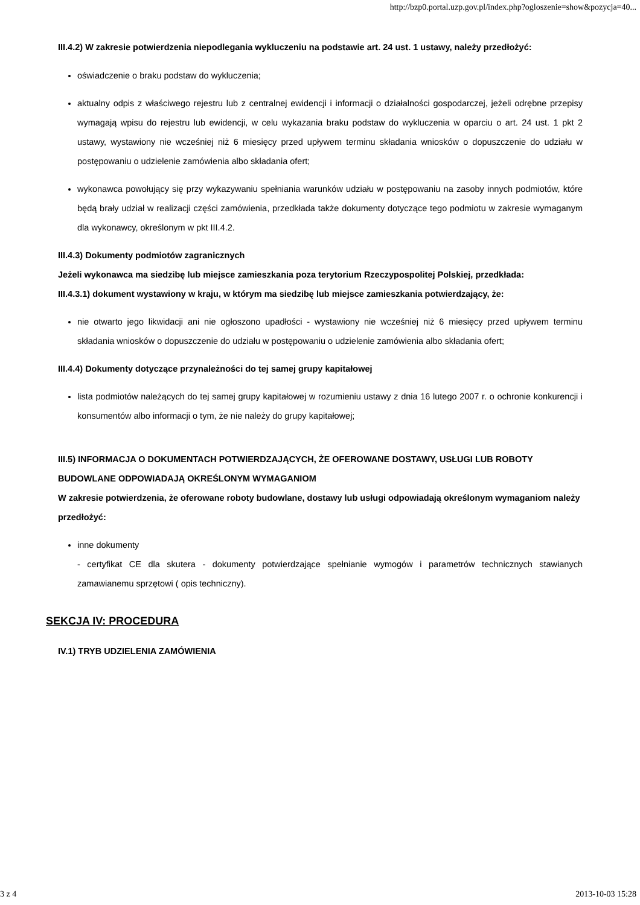http://bzp0.portal.uzp.gov.pl/index.php?ogloszenie=show&pozycja=40...
III.4.2) W zakresie potwierdzenia niepodlegania wykluczeniu na podstawie art. 24 ust. 1 ustawy, należy przedłożyć:
oświadczenie o braku podstaw do wykluczenia;
aktualny odpis z właściwego rejestru lub z centralnej ewidencji i informacji o działalności gospodarczej, jeżeli odrębne przepisy wymagają wpisu do rejestru lub ewidencji, w celu wykazania braku podstaw do wykluczenia w oparciu o art. 24 ust. 1 pkt 2 ustawy, wystawiony nie wcześniej niż 6 miesięcy przed upływem terminu składania wniosków o dopuszczenie do udziału w postępowaniu o udzielenie zamówienia albo składania ofert;
wykonawca powołujący się przy wykazywaniu spełniania warunków udziału w postępowaniu na zasoby innych podmiotów, które będą brały udział w realizacji części zamówienia, przedkłada także dokumenty dotyczące tego podmiotu w zakresie wymaganym dla wykonawcy, określonym w pkt III.4.2.
III.4.3) Dokumenty podmiotów zagranicznych
Jeżeli wykonawca ma siedzibę lub miejsce zamieszkania poza terytorium Rzeczypospolitej Polskiej, przedkłada:
III.4.3.1) dokument wystawiony w kraju, w którym ma siedzibę lub miejsce zamieszkania potwierdzający, że:
nie otwarto jego likwidacji ani nie ogłoszono upadłości - wystawiony nie wcześniej niż 6 miesięcy przed upływem terminu składania wniosków o dopuszczenie do udziału w postępowaniu o udzielenie zamówienia albo składania ofert;
III.4.4) Dokumenty dotyczące przynależności do tej samej grupy kapitałowej
lista podmiotów należących do tej samej grupy kapitałowej w rozumieniu ustawy z dnia 16 lutego 2007 r. o ochronie konkurencji i konsumentów albo informacji o tym, że nie należy do grupy kapitałowej;
III.5) INFORMACJA O DOKUMENTACH POTWIERDZAJĄCYCH, ŻE OFEROWANE DOSTAWY, USŁUGI LUB ROBOTY BUDOWLANE ODPOWIADAJĄ OKREŚLONYM WYMAGANIOM
W zakresie potwierdzenia, że oferowane roboty budowlane, dostawy lub usługi odpowiadają określonym wymaganiom należy przedłożyć:
inne dokumenty
- certyfikat CE dla skutera - dokumenty potwierdzające spełnianie wymogów i parametrów technicznych stawianych zamawianemu sprzętowi ( opis techniczny).
SEKCJA IV: PROCEDURA
IV.1) TRYB UDZIELENIA ZAMÓWIENIA
3 z 4 2013-10-03 15:28